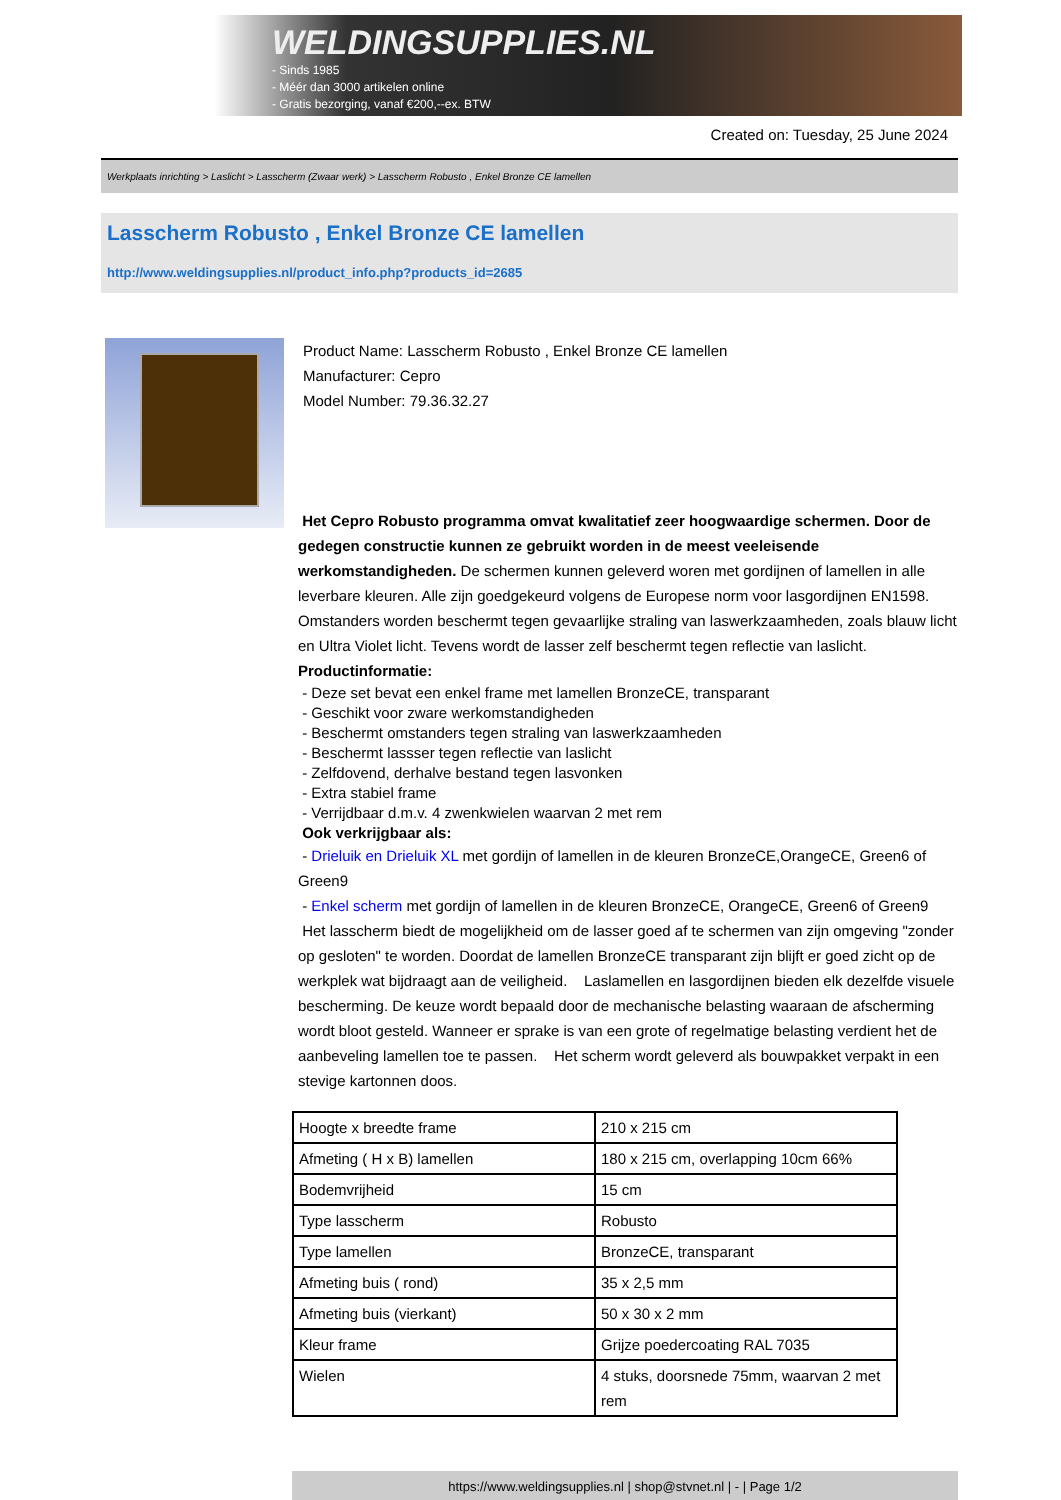WELDINGSUPPLIES.NL
- Sinds 1985
- Méér dan 3000 artikelen online
- Gratis bezorging, vanaf €200,--ex. BTW
Created on: Tuesday, 25 June 2024
Werkplaats inrichting > Laslicht > Lasscherm (Zwaar werk) > Lasscherm Robusto , Enkel Bronze CE lamellen
Lasscherm Robusto , Enkel Bronze CE lamellen
http://www.weldingsupplies.nl/product_info.php?products_id=2685
Product Name: Lasscherm Robusto , Enkel Bronze CE lamellen
Manufacturer: Cepro
Model Number: 79.36.32.27
Het Cepro Robusto programma omvat kwalitatief zeer hoogwaardige schermen. Door de gedegen constructie kunnen ze gebruikt worden in de meest veeleisende werkomstandigheden. De schermen kunnen geleverd woren met gordijnen of lamellen in alle leverbare kleuren. Alle zijn goedgekeurd volgens de Europese norm voor lasgordijnen EN1598. Omstanders worden beschermt tegen gevaarlijke straling van laswerkzaamheden, zoals blauw licht en Ultra Violet licht. Tevens wordt de lasser zelf beschermt tegen reflectie van laslicht. Productinformatie:
- Deze set bevat een enkel frame met lamellen BronzeCE, transparant
- Geschikt voor zware werkomstandigheden
- Beschermt omstanders tegen straling van laswerkzaamheden
- Beschermt lassser tegen reflectie van laslicht
- Zelfdovend, derhalve bestand tegen lasvonken
- Extra stabiel frame
- Verrijdbaar d.m.v. 4 zwenkwielen waarvan 2 met rem
Ook verkrijgbaar als:
- Drieluik en Drieluik XL met gordijn of lamellen in de kleuren BronzeCE,OrangeCE, Green6 of Green9
- Enkel scherm met gordijn of lamellen in de kleuren BronzeCE, OrangeCE, Green6 of Green9
Het lasscherm biedt de mogelijkheid om de lasser goed af te schermen van zijn omgeving "zonder op gesloten" te worden. Doordat de lamellen BronzeCE transparant zijn blijft er goed zicht op de werkplek wat bijdraagt aan de veiligheid. Laslamellen en lasgordijnen bieden elk dezelfde visuele bescherming. De keuze wordt bepaald door de mechanische belasting waaraan de afscherming wordt bloot gesteld. Wanneer er sprake is van een grote of regelmatige belasting verdient het de aanbeveling lamellen toe te passen. Het scherm wordt geleverd als bouwpakket verpakt in een stevige kartonnen doos.
| Hoogte x breedte frame | 210 x 215 cm |
| Afmeting ( H x B) lamellen | 180 x 215 cm, overlapping 10cm 66% |
| Bodemvrijheid | 15 cm |
| Type lasscherm | Robusto |
| Type lamellen | BronzeCE, transparant |
| Afmeting buis ( rond) | 35 x 2,5 mm |
| Afmeting buis (vierkant) | 50 x 30 x 2 mm |
| Kleur frame | Grijze poedercoating RAL 7035 |
| Wielen | 4 stuks, doorsnede 75mm, waarvan 2 met rem |
https://www.weldingsupplies.nl | shop@stvnet.nl | - | Page 1/2